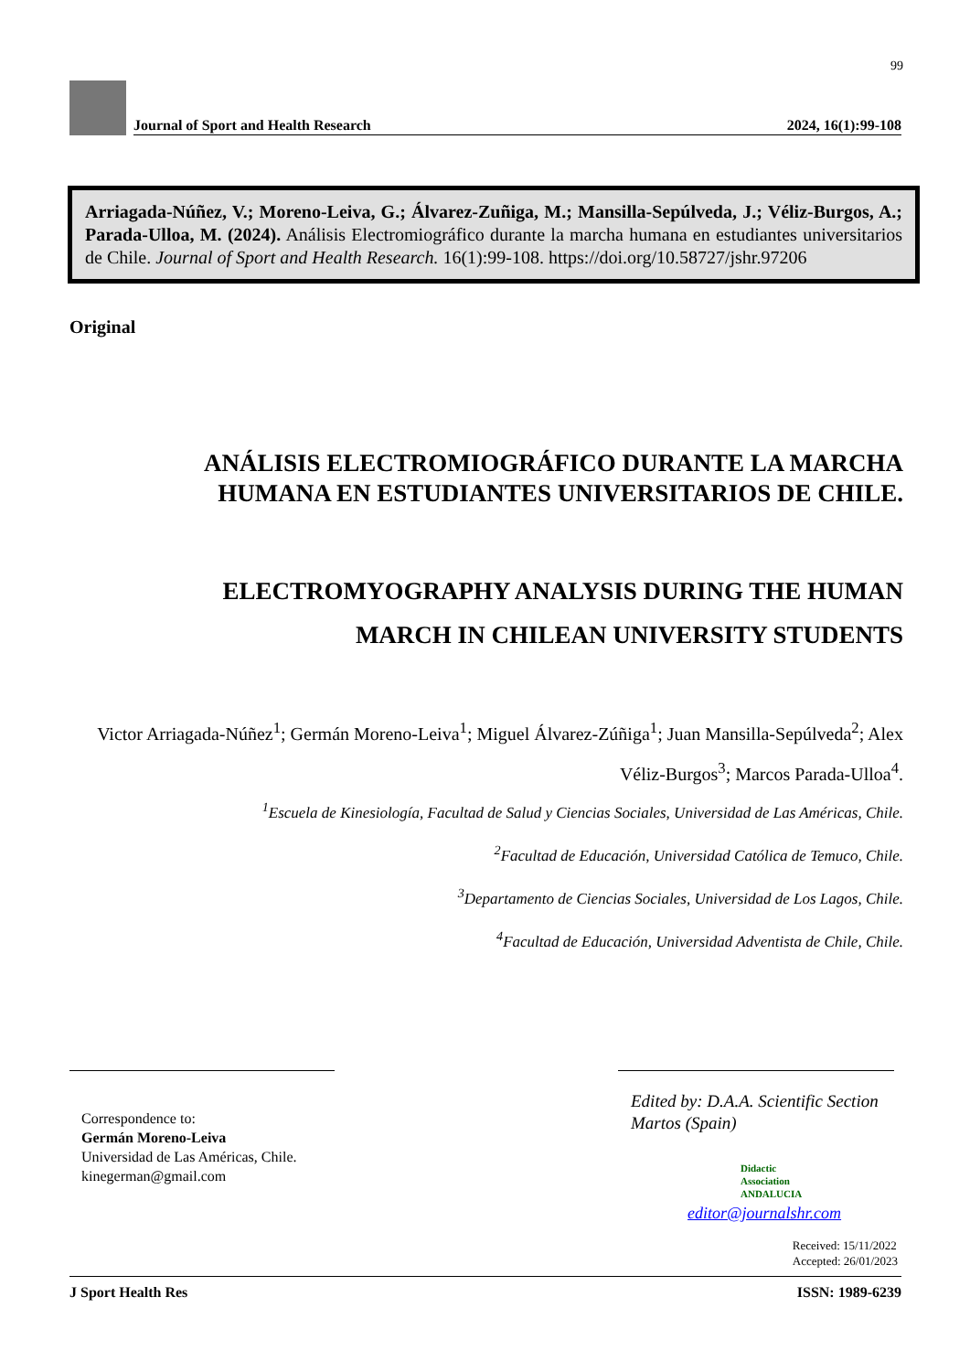99
Journal of Sport and Health Research 2024, 16(1):99-108
Arriagada-Núñez, V.; Moreno-Leiva, G.; Álvarez-Zuñiga, M.; Mansilla-Sepúlveda, J.; Véliz-Burgos, A.; Parada-Ulloa, M. (2024). Análisis Electromiográfico durante la marcha humana en estudiantes universitarios de Chile. Journal of Sport and Health Research. 16(1):99-108. https://doi.org/10.58727/jshr.97206
Original
ANÁLISIS ELECTROMIOGRÁFICO DURANTE LA MARCHA HUMANA EN ESTUDIANTES UNIVERSITARIOS DE CHILE.
ELECTROMYOGRAPHY ANALYSIS DURING THE HUMAN MARCH IN CHILEAN UNIVERSITY STUDENTS
Victor Arriagada-Núñez<sup>1</sup>; Germán Moreno-Leiva<sup>1</sup>; Miguel Álvarez-Zúñiga<sup>1</sup>; Juan Mansilla-Sepúlveda<sup>2</sup>; Alex Véliz-Burgos<sup>3</sup>; Marcos Parada-Ulloa<sup>4</sup>.
<sup>1</sup> Escuela de Kinesiología, Facultad de Salud y Ciencias Sociales, Universidad de Las Américas, Chile.
<sup>2</sup> Facultad de Educación, Universidad Católica de Temuco, Chile.
<sup>3</sup> Departamento de Ciencias Sociales, Universidad de Los Lagos, Chile.
<sup>4</sup> Facultad de Educación, Universidad Adventista de Chile, Chile.
Correspondence to:
Germán Moreno-Leiva
Universidad de Las Américas, Chile.
kinegerman@gmail.com
Edited by: D.A.A. Scientific Section
Martos (Spain)
Didactic
Association
ANDALUCIA
editor@journalshr.com
Received: 15/11/2022
Accepted: 26/01/2023
J Sport Health Res ISSN: 1989-6239